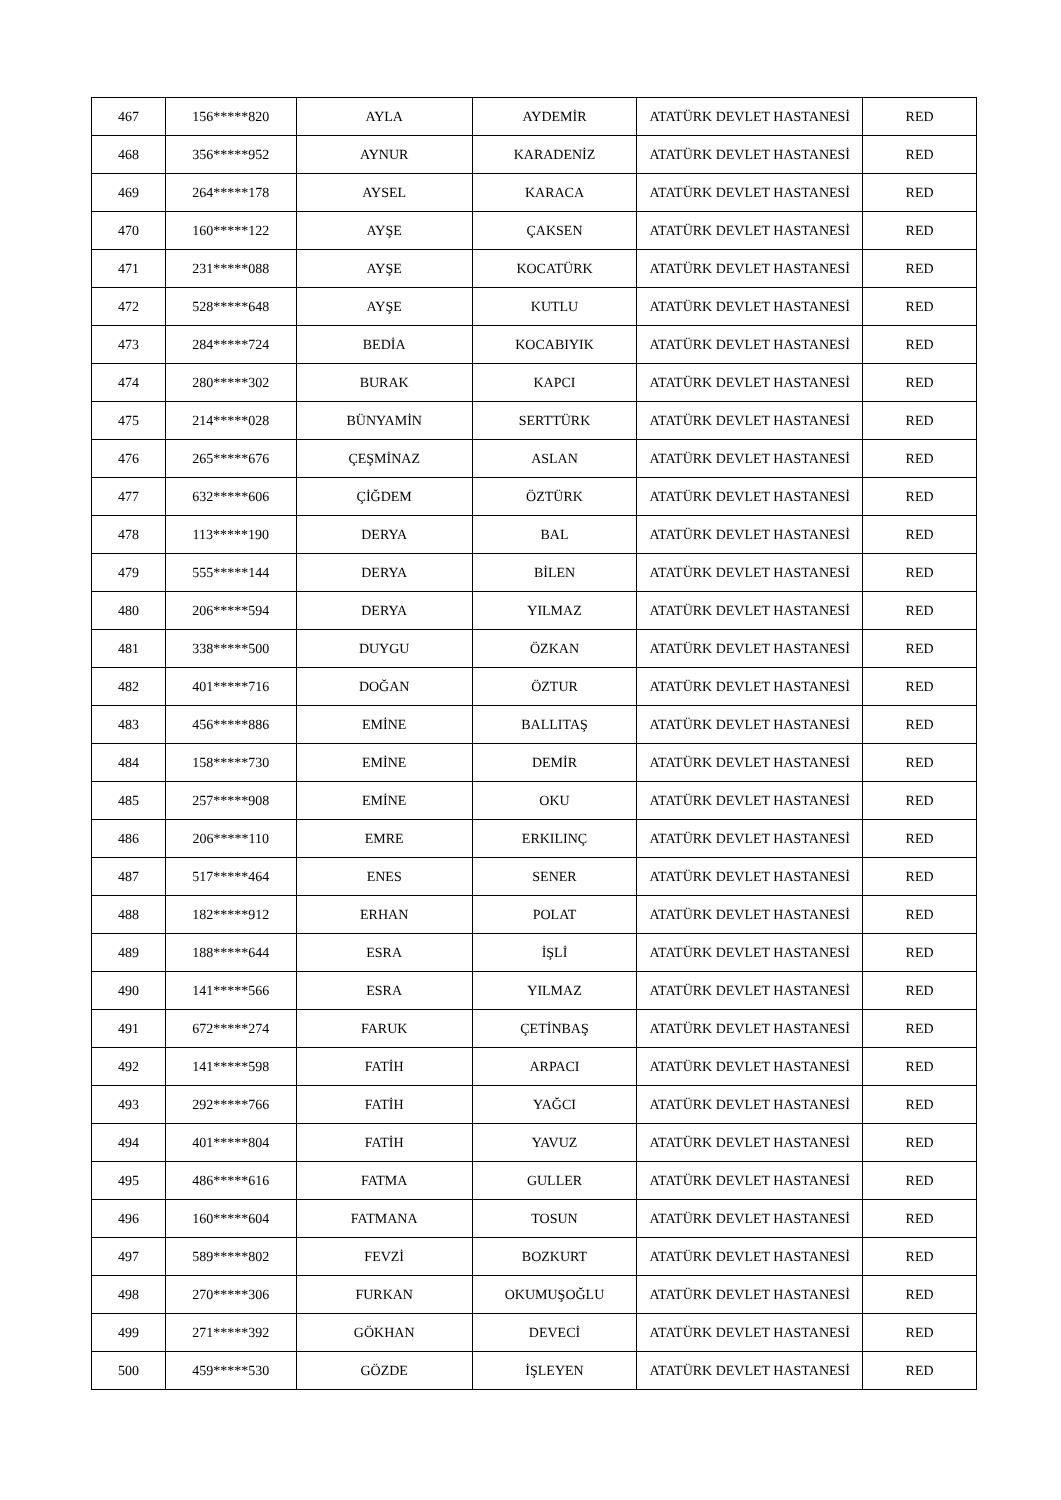| 467 | 156*****820 | AYLA | AYDEMİR | ATATÜRK DEVLET HASTANESİ | RED |
| 468 | 356*****952 | AYNUR | KARADENİZ | ATATÜRK DEVLET HASTANESİ | RED |
| 469 | 264*****178 | AYSEL | KARACA | ATATÜRK DEVLET HASTANESİ | RED |
| 470 | 160*****122 | AYŞE | ÇAKSEN | ATATÜRK DEVLET HASTANESİ | RED |
| 471 | 231*****088 | AYŞE | KOCATÜRK | ATATÜRK DEVLET HASTANESİ | RED |
| 472 | 528*****648 | AYŞE | KUTLU | ATATÜRK DEVLET HASTANESİ | RED |
| 473 | 284*****724 | BEDİA | KOCABIYIK | ATATÜRK DEVLET HASTANESİ | RED |
| 474 | 280*****302 | BURAK | KAPCI | ATATÜRK DEVLET HASTANESİ | RED |
| 475 | 214*****028 | BÜNYAMİN | SERTTÜRK | ATATÜRK DEVLET HASTANESİ | RED |
| 476 | 265*****676 | ÇEŞMİNAZ | ASLAN | ATATÜRK DEVLET HASTANESİ | RED |
| 477 | 632*****606 | ÇİĞDEM | ÖZTÜRK | ATATÜRK DEVLET HASTANESİ | RED |
| 478 | 113*****190 | DERYA | BAL | ATATÜRK DEVLET HASTANESİ | RED |
| 479 | 555*****144 | DERYA | BİLEN | ATATÜRK DEVLET HASTANESİ | RED |
| 480 | 206*****594 | DERYA | YILMAZ | ATATÜRK DEVLET HASTANESİ | RED |
| 481 | 338*****500 | DUYGU | ÖZKAN | ATATÜRK DEVLET HASTANESİ | RED |
| 482 | 401*****716 | DOĞAN | ÖZTUR | ATATÜRK DEVLET HASTANESİ | RED |
| 483 | 456*****886 | EMİNE | BALLITAŞ | ATATÜRK DEVLET HASTANESİ | RED |
| 484 | 158*****730 | EMİNE | DEMİR | ATATÜRK DEVLET HASTANESİ | RED |
| 485 | 257*****908 | EMİNE | OKU | ATATÜRK DEVLET HASTANESİ | RED |
| 486 | 206*****110 | EMRE | ERKILINÇ | ATATÜRK DEVLET HASTANESİ | RED |
| 487 | 517*****464 | ENES | SENER | ATATÜRK DEVLET HASTANESİ | RED |
| 488 | 182*****912 | ERHAN | POLAT | ATATÜRK DEVLET HASTANESİ | RED |
| 489 | 188*****644 | ESRA | İŞLİ | ATATÜRK DEVLET HASTANESİ | RED |
| 490 | 141*****566 | ESRA | YILMAZ | ATATÜRK DEVLET HASTANESİ | RED |
| 491 | 672*****274 | FARUK | ÇETİNBAŞ | ATATÜRK DEVLET HASTANESİ | RED |
| 492 | 141*****598 | FATİH | ARPACI | ATATÜRK DEVLET HASTANESİ | RED |
| 493 | 292*****766 | FATİH | YAĞCI | ATATÜRK DEVLET HASTANESİ | RED |
| 494 | 401*****804 | FATİH | YAVUZ | ATATÜRK DEVLET HASTANESİ | RED |
| 495 | 486*****616 | FATMA | GULLER | ATATÜRK DEVLET HASTANESİ | RED |
| 496 | 160*****604 | FATMANA | TOSUN | ATATÜRK DEVLET HASTANESİ | RED |
| 497 | 589*****802 | FEVZİ | BOZKURT | ATATÜRK DEVLET HASTANESİ | RED |
| 498 | 270*****306 | FURKAN | OKUMUŞOĞLU | ATATÜRK DEVLET HASTANESİ | RED |
| 499 | 271*****392 | GÖKHAN | DEVECİ | ATATÜRK DEVLET HASTANESİ | RED |
| 500 | 459*****530 | GÖZDE | İŞLEYEN | ATATÜRK DEVLET HASTANESİ | RED |